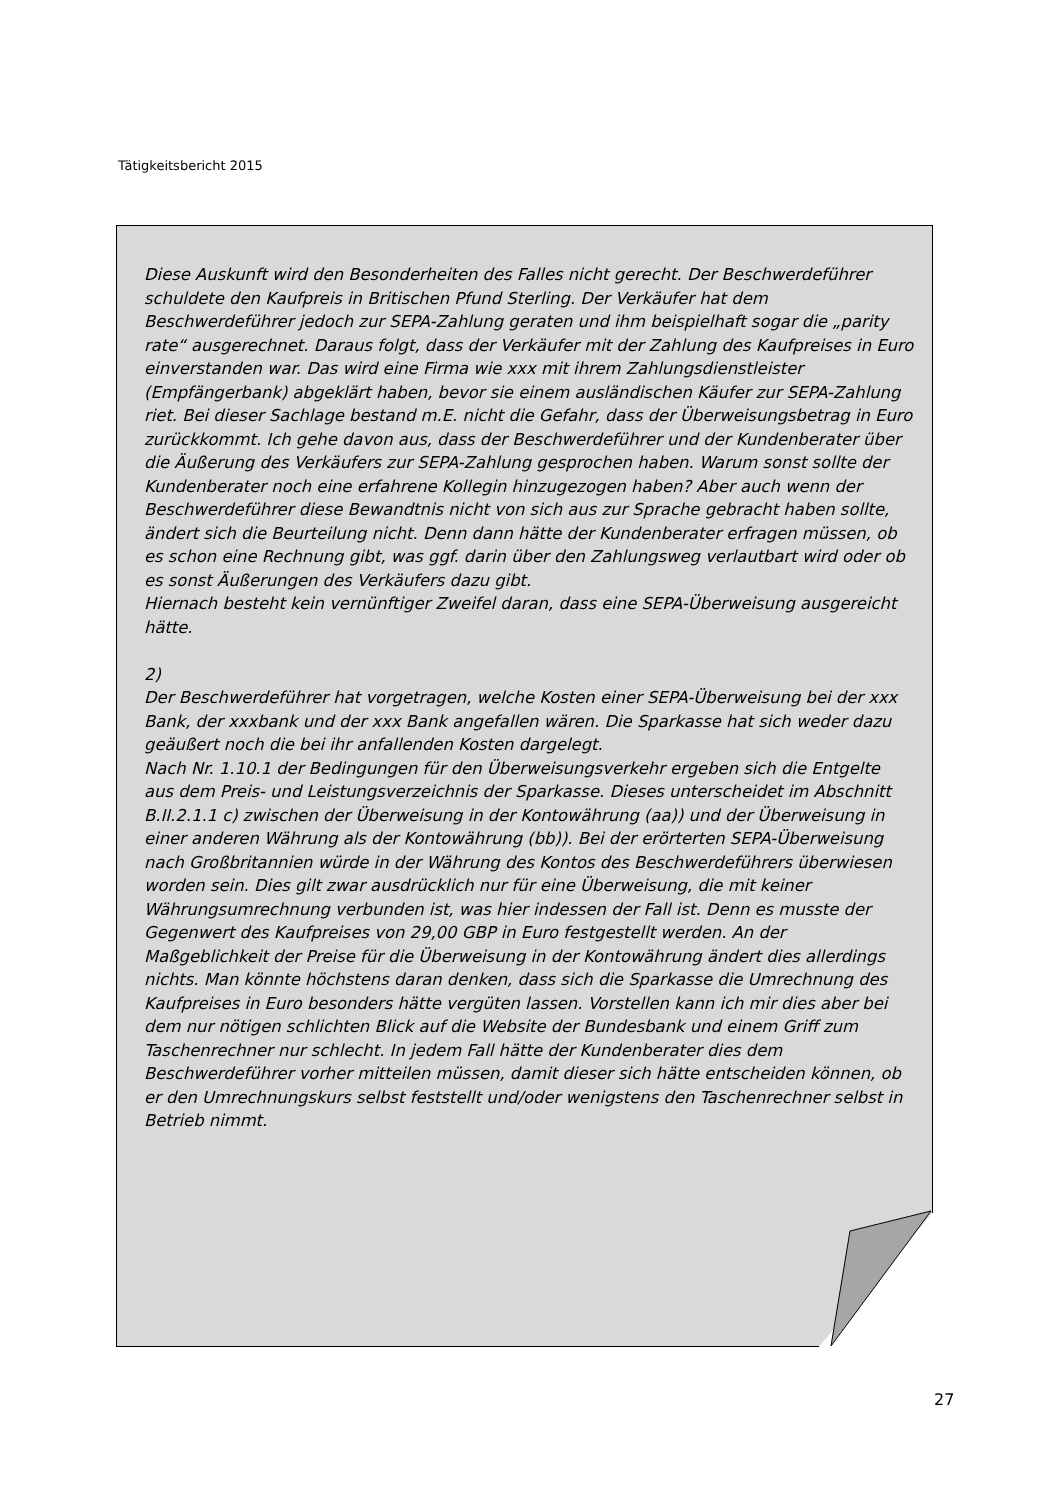Tätigkeitsbericht 2015
Diese Auskunft wird den Besonderheiten des Falles nicht gerecht. Der Beschwerdeführer schuldete den Kaufpreis in Britischen Pfund Sterling. Der Verkäufer hat dem Beschwerdeführer jedoch zur SEPA-Zahlung geraten und ihm beispielhaft sogar die „parity rate“ ausgerechnet. Daraus folgt, dass der Verkäufer mit der Zahlung des Kaufpreises in Euro einverstanden war. Das wird eine Firma wie xxx mit ihrem Zahlungsdienstleister (Empfängerbank) abgeklärt haben, bevor sie einem ausländischen Käufer zur SEPA-Zahlung riet. Bei dieser Sachlage bestand m.E. nicht die Gefahr, dass der Überweisungsbetrag in Euro zurückkommt. Ich gehe davon aus, dass der Beschwerdeführer und der Kundenberater über die Äußerung des Verkäufers zur SEPA-Zahlung gesprochen haben. Warum sonst sollte der Kundenberater noch eine erfahrene Kollegin hinzugezogen haben? Aber auch wenn der Beschwerdeführer diese Bewandtnis nicht von sich aus zur Sprache gebracht haben sollte, ändert sich die Beurteilung nicht. Denn dann hätte der Kundenberater erfragen müssen, ob es schon eine Rechnung gibt, was ggf. darin über den Zahlungsweg verlautbart wird oder ob es sonst Äußerungen des Verkäufers dazu gibt.
Hiernach besteht kein vernünftiger Zweifel daran, dass eine SEPA-Überweisung ausgereicht hätte.
2)
Der Beschwerdeführer hat vorgetragen, welche Kosten einer SEPA-Überweisung bei der xxx Bank, der xxxbank und der xxx Bank angefallen wären. Die Sparkasse hat sich weder dazu geäußert noch die bei ihr anfallenden Kosten dargelegt.
Nach Nr. 1.10.1 der Bedingungen für den Überweisungsverkehr ergeben sich die Entgelte aus dem Preis- und Leistungsverzeichnis der Sparkasse. Dieses unterscheidet im Abschnitt B.II.2.1.1 c) zwischen der Überweisung in der Kontowährung (aa)) und der Überweisung in einer anderen Währung als der Kontowährung (bb)). Bei der erörterten SEPA-Überweisung nach Großbritannien würde in der Währung des Kontos des Beschwerdeführers überwiesen worden sein. Dies gilt zwar ausdrücklich nur für eine Überweisung, die mit keiner Währungsumrechnung verbunden ist, was hier indessen der Fall ist. Denn es musste der Gegenwert des Kaufpreises von 29,00 GBP in Euro festgestellt werden. An der Maßgeblichkeit der Preise für die Überweisung in der Kontowährung ändert dies allerdings nichts. Man könnte höchstens daran denken, dass sich die Sparkasse die Umrechnung des Kaufpreises in Euro besonders hätte vergüten lassen. Vorstellen kann ich mir dies aber bei dem nur nötigen schlichten Blick auf die Website der Bundesbank und einem Griff zum Taschenrechner nur schlecht. In jedem Fall hätte der Kundenberater dies dem Beschwerdeführer vorher mitteilen müssen, damit dieser sich hätte entscheiden können, ob er den Umrechnungskurs selbst feststellt und/oder wenigstens den Taschenrechner selbst in Betrieb nimmt.
27